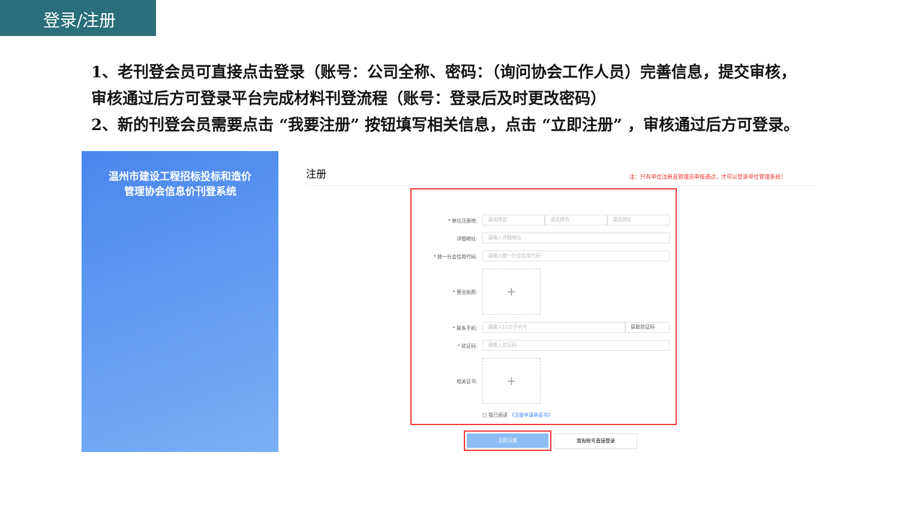登录/注册
1、老刊登会员可直接点击登录（账号：公司全称、密码：（询问协会工作人员）完善信息，提交审核，审核通过后方可登录平台完成材料刊登流程（账号：登录后及时更改密码）
2、新的刊登会员需要点击 “我要注册” 按钮填写相关信息，点击 “立即注册” ，审核通过后方可登录。
温州市建设工程招标投标和造价
管理协会信息价刊登系统
注册 注：只有单位注册且管理员审核通过，才可以登录单位管理系统！
* 单位注册地: 请选择省 请选择市 请选择区
详细地址: 请输入详细地址
* 统一社会信用代码: 请输入统一社会信用代码
* 营业执照:
+
* 联系手机: 请输入11位手机号 获取验证码
* 验证码: 请输入验证码
相关证书:
+
□ 我已阅读 《注册申请承诺书》
立即注册 我有帐号直接登录